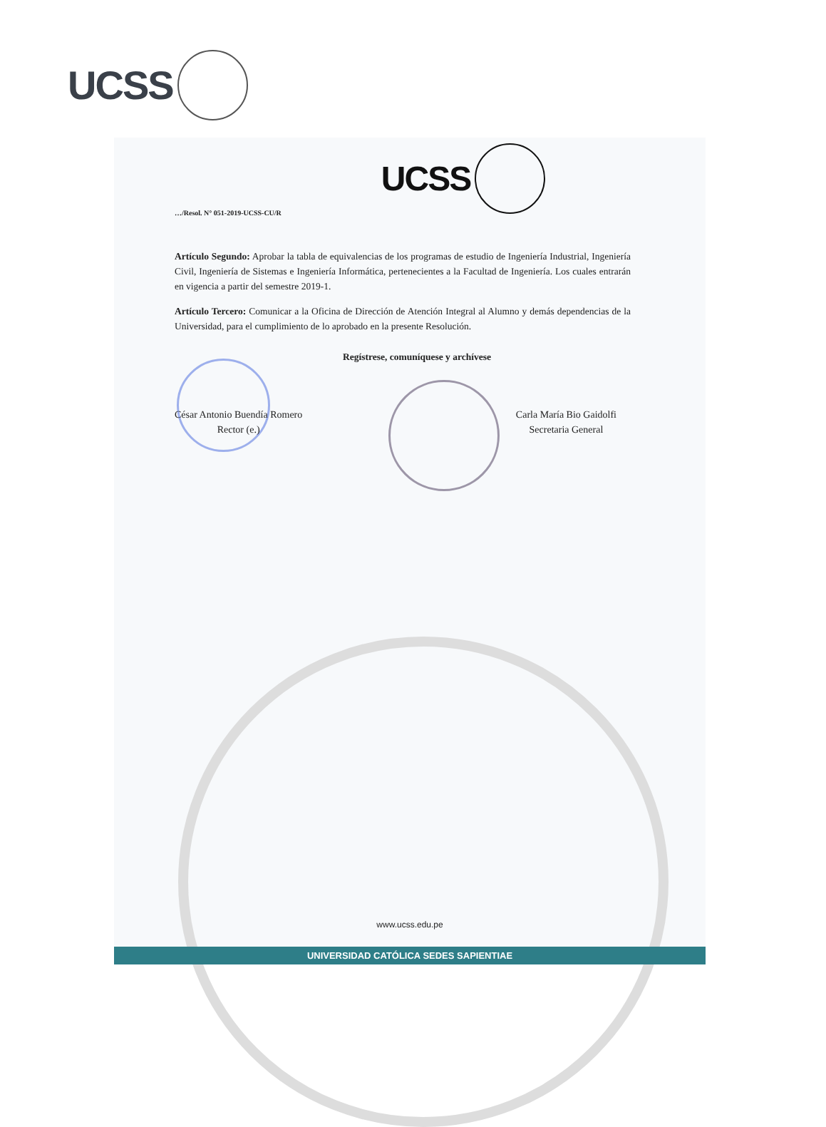UCSS
UCSS
…/Resol. N° 051-2019-UCSS-CU/R
Artículo Segundo: Aprobar la tabla de equivalencias de los programas de estudio de Ingeniería Industrial, Ingeniería Civil, Ingeniería de Sistemas e Ingeniería Informática, pertenecientes a la Facultad de Ingeniería. Los cuales entrarán en vigencia a partir del semestre 2019-1.
Artículo Tercero: Comunicar a la Oficina de Dirección de Atención Integral al Alumno y demás dependencias de la Universidad, para el cumplimiento de lo aprobado en la presente Resolución.
Regístrese, comuníquese y archívese
César Antonio Buendía Romero
Rector (e.)
Carla María Bio Gaidolfi
Secretaria General
www.ucss.edu.pe
UNIVERSIDAD CATÓLICA SEDES SAPIENTIAE